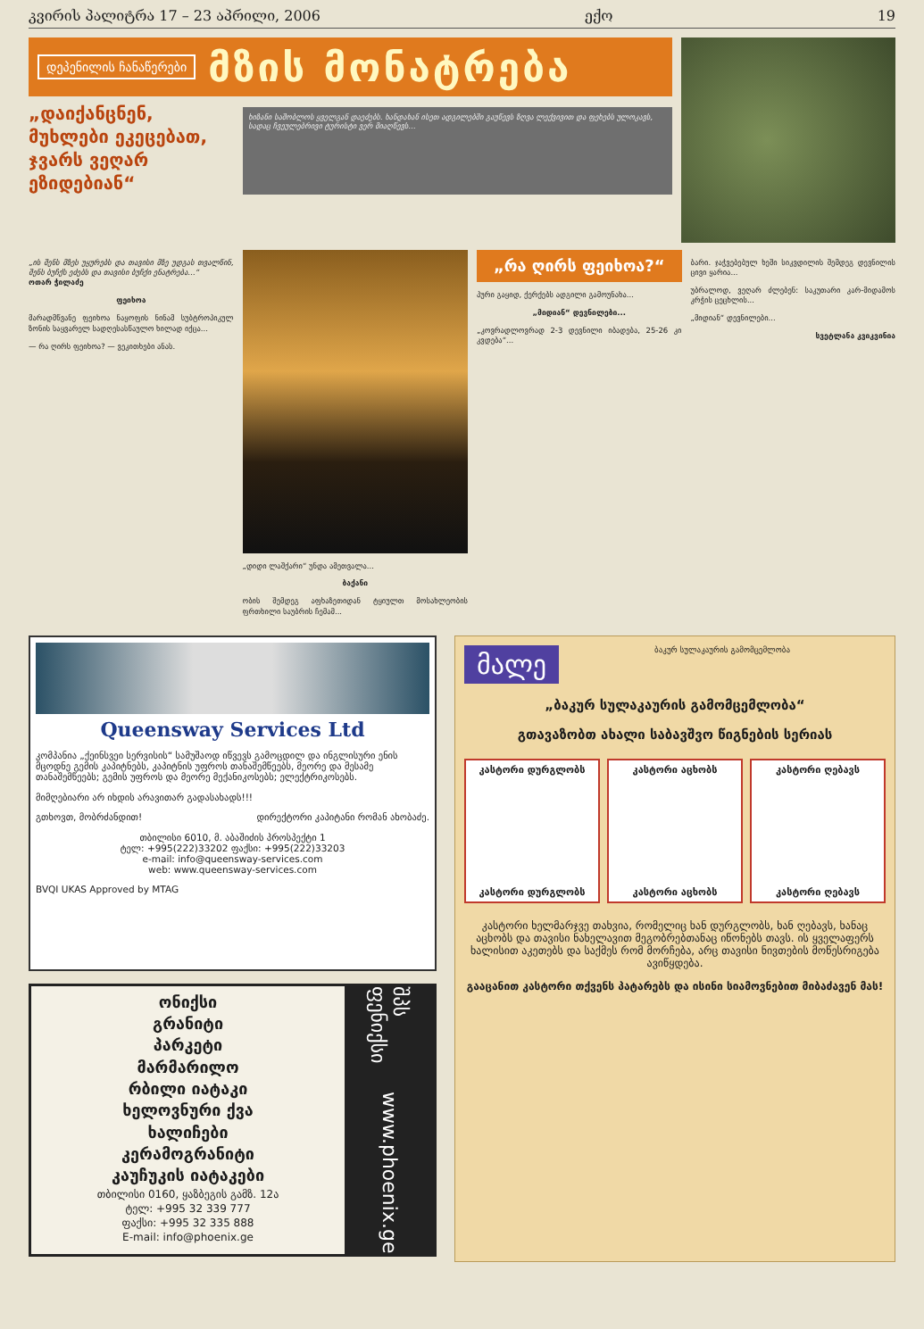კვირის პალიტრა 17 – 23 აპრილი, 2006 ექო 19
დეპენილის ჩანაწერები
მზის მონატრება
„დაიქანცნენ, მუხლები ეკეცებათ, ჯვარს ვეღარ ეზიდებიან“
ხიზანი საშობლოს ყველგან დაეძებს. ხანდახან ისეთ ადგილებში გაუწევს ზღვა ლექვივით და ფეხებს ულოკავს, სადაც ჩვეულებრივი ტურისტი ვერ მიაღწევს...
„ის შენს მზეს უყურებს და თავისი მზე უდგას თვალწინ, შენს ბუჩქს ეძებს და თავისი ბუჩქი ენატრება...“
ოთარ ჭილაძე
ფეიხოა
მარადმწვანე ფეიხოა ნაყოფის ნინამ სუბტროპიკულ ზონის საყვარელ სადღესასწაულო ხილად იქცა...
— რა ღირს ფეიხოა? — ვეკითხები ანას.
„დიდი ლაშქარი“ უნდა ამეთვალა...
ბაქანი
ობის შემდეგ აფხაზეთიდან ტყიულთ მოსახლეობის ფრთხილი საუბრის ჩემამ...
„რა ღირს ფეიხოა?“
პური გაყიდ, ქერქებს ადგილი გამოუნახა...
„მიდიან“ დევნილები...
„კოვრადლოვრად 2-3 დევნილი იბადება, 25-26 კი კვდება“...
ბარი. ჯაჭვებებულ ხეში სიკვდილის შემდეგ დევნილის ცივი ყარია...
უბრალოდ, ვეღარ ძლებენ: საკუთარი კარ-მიდამოს კრჭის ცეცხლის...
„მიდიან“ დევნილები...
სვეტლანა კვიკვინია
Queensway Services Ltd
კომპანია „ქეინსვეი სერვისის“ სამუშაოდ იწვევს გამოცდილ და ინგლისური ენის მცოდნე გემის კაპიტნებს, კაპიტნის უფროს თანაშემწეებს, მეორე და მესამე თანაშემწეებს; გემის უფროს და მეორე მექანიკოსებს; ელექტრიკოსებს.
მიმღებიარი არ იხდის არავითარ გადასახადს!!!
გთხოვთ, მობრძანდით! დირექტორი კაპიტანი რომან ახობაძე.
თბილისი 6010, მ. აბაშიძის პროსპექტი 1
ტელ: +995(222)33202 ფაქსი: +995(222)33203
e-mail: info@queensway-services.com
web: www.queensway-services.com
BVQI UKAS Approved by MTAG
ონიქსი
გრანიტი
პარკეტი
მარმარილო
რბილი იატაკი
ხელოვნური ქვა
ხალიჩები
კერამოგრანიტი
კაუჩუკის იატაკები
თბილისი 0160, ყაზბეგის გამზ. 12ა
ტელ: +995 32 339 777
ფაქსი: +995 32 335 888
E-mail: info@phoenix.ge
შპს ფენიქსი www.phoenix.ge
მალე
ბაკურ სულაკაურის გამომცემლობა
„ბაკურ სულაკაურის გამომცემლობა“
გთავაზობთ ახალი საბავშვო წიგნების სერიას
კასტორი დურგლობს
კასტორი დურგლობს
კასტორი აცხობს
კასტორი აცხობს
კასტორი ღებავს
კასტორი ღებავს
კასტორი ხელმარჯვე თახვია, რომელიც ხან დურგლობს, ხან ღებავს, ხანაც აცხობს და თავისი ნახელავით მეგობრებთანაც იწონებს თავს. ის ყველაფერს ხალისით აკეთებს და საქმეს რომ მორჩება, არც თავისი ნივთების მოწესრიგება ავიწყდება.
გააცანით კასტორი თქვენს პატარებს და ისინი სიამოვნებით მიბაძავენ მას!